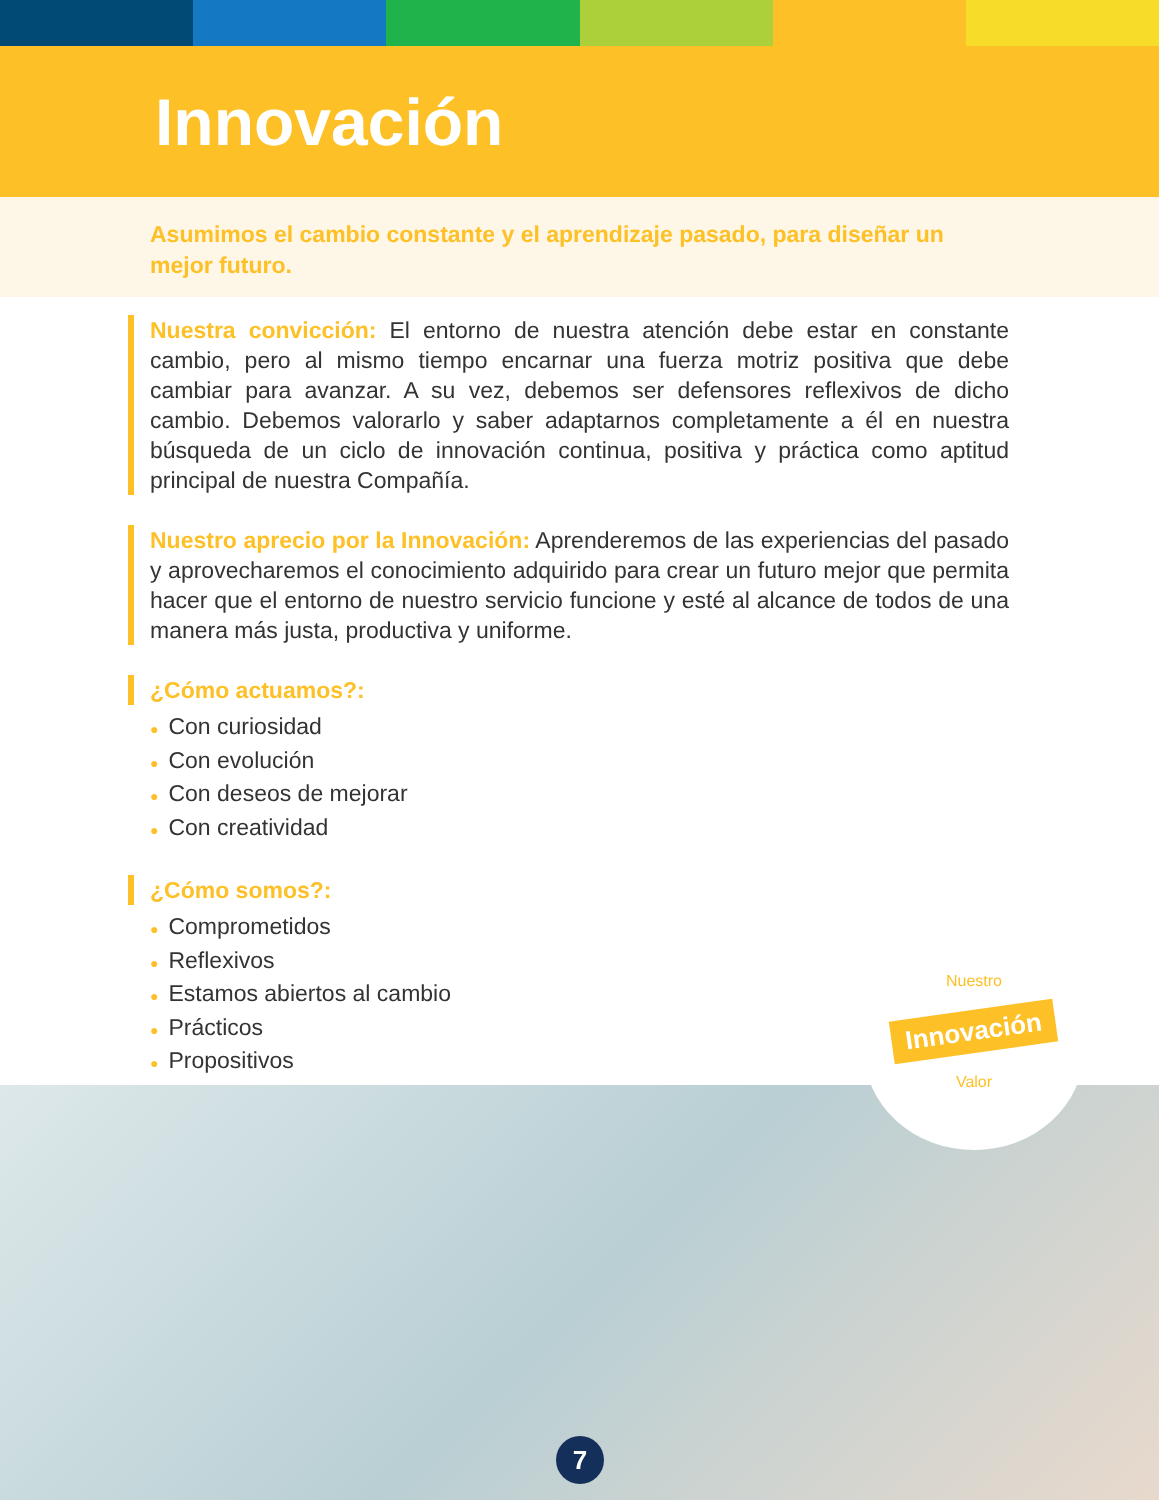Innovación
Asumimos el cambio constante y el aprendizaje pasado, para diseñar un mejor futuro.
Nuestra convicción: El entorno de nuestra atención debe estar en constante cambio, pero al mismo tiempo encarnar una fuerza motriz positiva que debe cambiar para avanzar. A su vez, debemos ser defensores reflexivos de dicho cambio. Debemos valorarlo y saber adaptarnos completamente a él en nuestra búsqueda de un ciclo de innovación continua, positiva y práctica como aptitud principal de nuestra Compañía.
Nuestro aprecio por la Innovación: Aprenderemos de las experiencias del pasado y aprovecharemos el conocimiento adquirido para crear un futuro mejor que permita hacer que el entorno de nuestro servicio funcione y esté al alcance de todos de una manera más justa, productiva y uniforme.
¿Cómo actuamos?:
● Con curiosidad
● Con evolución
● Con deseos de mejorar
● Con creatividad
¿Cómo somos?:
● Comprometidos
● Reflexivos
● Estamos abiertos al cambio
● Prácticos
● Propositivos
Nuestro
Innovación
Valor
7